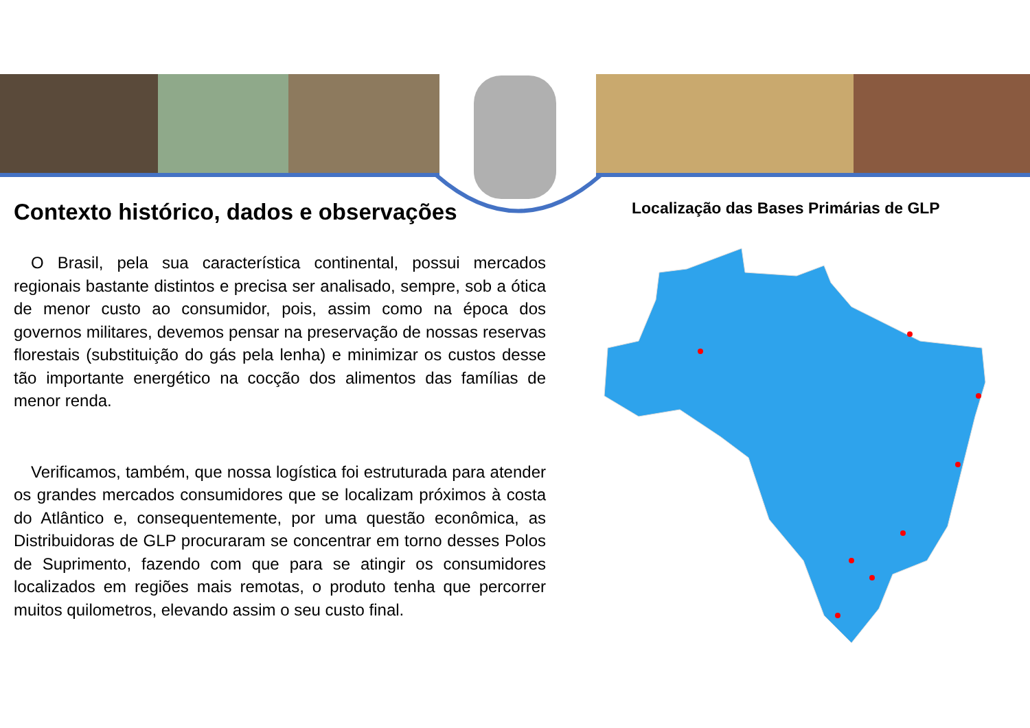Contexto histórico, dados e observações
O Brasil, pela sua característica continental, possui mercados regionais bastante distintos e precisa ser analisado, sempre, sob a ótica de menor custo ao consumidor, pois, assim como na época dos governos militares, devemos pensar na preservação de nossas reservas florestais (substituição do gás pela lenha) e minimizar os custos desse tão importante energético na cocção dos alimentos das famílias de menor renda.
Verificamos, também, que nossa logística foi estruturada para atender os grandes mercados consumidores que se localizam próximos à costa do Atlântico e, consequentemente, por uma questão econômica, as Distribuidoras de GLP procuraram se concentrar em torno desses Polos de Suprimento, fazendo com que para se atingir os consumidores localizados em regiões mais remotas, o produto tenha que percorrer muitos quilometros, elevando assim o seu custo final.
Localização das Bases Primárias de GLP